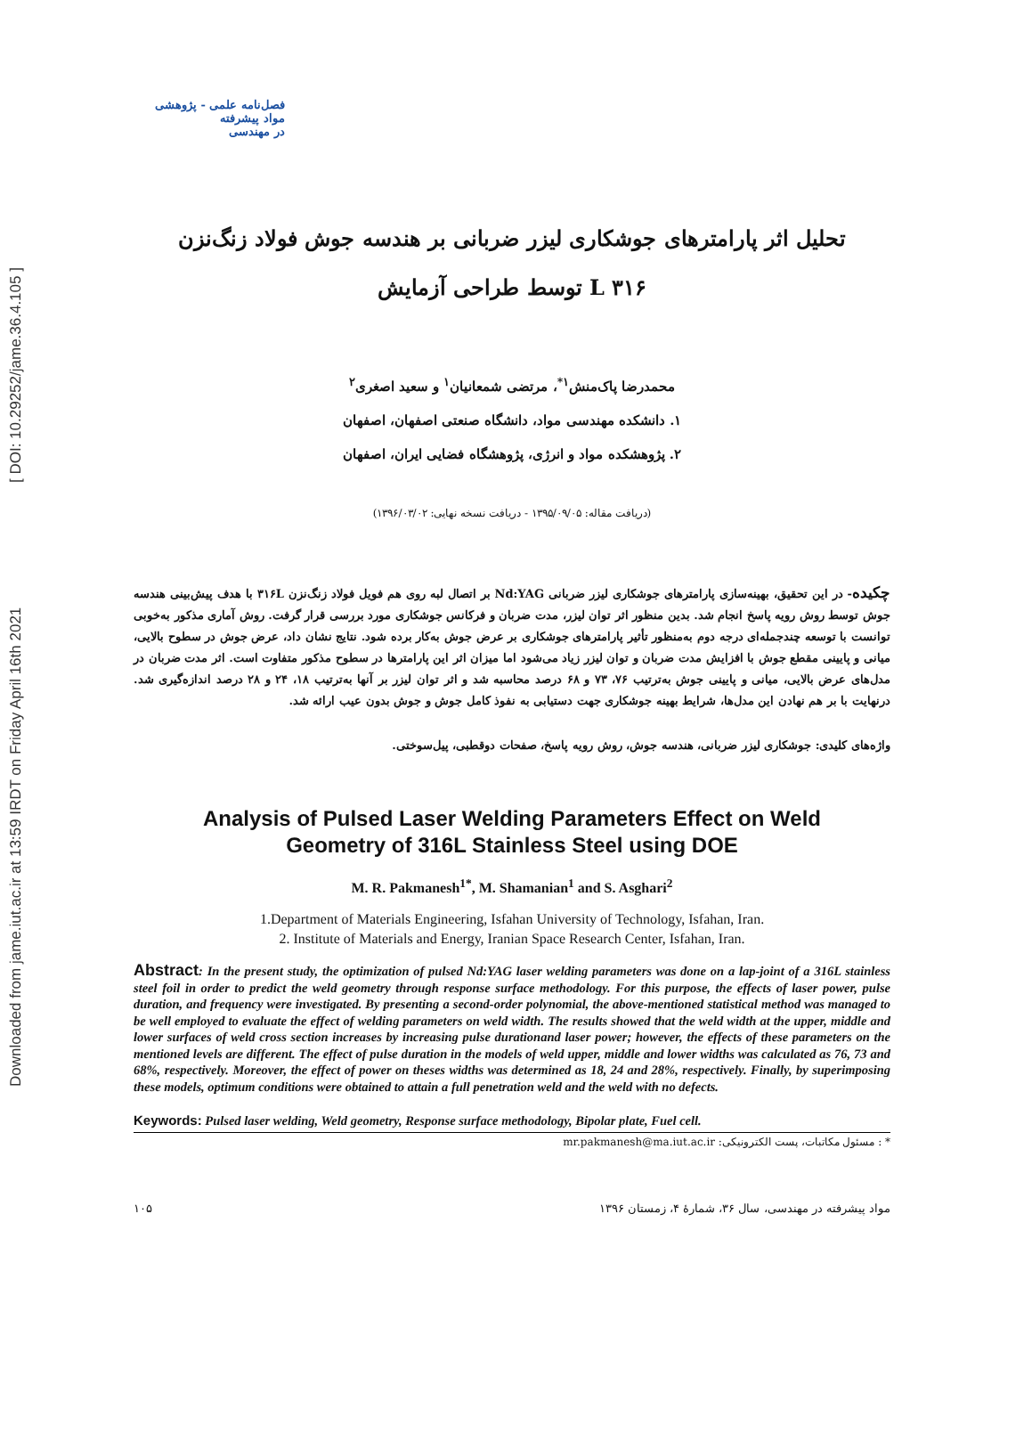Downloaded from jame.iut.ac.ir at 13:59 IRDT on Friday April 16th 2021 [ DOI: 10.29252/jame.36.4.105 ]
فصل‌نامه علمی - پژوهشی
مواد پیشرفته
در مهندسی
تحلیل اثر پارامترهای جوشکاری لیزر ضربانی بر هندسه جوش فولاد زنگ‌نزن
L ۳۱۶ توسط طراحی آزمایش
محمدرضا پاک‌منش<sup>۱*</sup>، مرتضی شمعانیان<sup>۱</sup> و سعید اصغری<sup>۲</sup>
۱. دانشکده مهندسی مواد، دانشگاه صنعتی اصفهان، اصفهان
۲. پژوهشکده مواد و انرژی، پژوهشگاه فضایی ایران، اصفهان
(دریافت مقاله: ۱۳۹۵/۰۹/۰۵ - دریافت نسخه نهایی: ۱۳۹۶/۰۳/۰۲)
چکیده- در این تحقیق، بهینه‌سازی پارامترهای جوشکاری لیزر ضربانی Nd:YAG بر اتصال لبه روی هم فویل فولاد زنگ‌نزن ۳۱۶L با هدف پیش‌بینی هندسه جوش توسط روش رویه پاسخ انجام شد. بدین منظور اثر توان لیزر، مدت ضربان و فرکانس جوشکاری مورد بررسی قرار گرفت. روش آماری مذکور به‌خوبی توانست با توسعه چندجمله‌ای درجه دوم به‌منظور تأثیر پارامترهای جوشکاری بر عرض جوش به‌کار برده شود. نتایج نشان داد، عرض جوش در سطوح بالایی، میانی و پایینی مقطع جوش با افزایش مدت ضربان و توان لیزر زیاد می‌شود اما میزان اثر این پارامترها در سطوح مذکور متفاوت است. اثر مدت ضربان در مدل‌های عرض بالایی، میانی و پایینی جوش به‌ترتیب ۷۶، ۷۳ و ۶۸ درصد محاسبه شد و اثر توان لیزر بر آنها به‌ترتیب ۱۸، ۲۴ و ۲۸ درصد اندازه‌گیری شد. درنهایت با بر هم نهادن این مدل‌ها، شرایط بهینه جوشکاری جهت دستیابی به نفوذ کامل جوش و جوش بدون عیب ارائه شد.
واژه‌های کلیدی: جوشکاری لیزر ضربانی، هندسه جوش، روش رویه پاسخ، صفحات دوقطبی، پیل‌سوختی.
Analysis of Pulsed Laser Welding Parameters Effect on Weld
Geometry of 316L Stainless Steel using DOE
M. R. Pakmanesh<sup>1*</sup>, M. Shamanian<sup>1</sup> and S. Asghari<sup>2</sup>
1.Department of Materials Engineering, Isfahan University of Technology, Isfahan, Iran.
2. Institute of Materials and Energy, Iranian Space Research Center, Isfahan, Iran.
Abstract: In the present study, the optimization of pulsed Nd:YAG laser welding parameters was done on a lap-joint of a 316L stainless steel foil in order to predict the weld geometry through response surface methodology. For this purpose, the effects of laser power, pulse duration, and frequency were investigated. By presenting a second-order polynomial, the above-mentioned statistical method was managed to be well employed to evaluate the effect of welding parameters on weld width. The results showed that the weld width at the upper, middle and lower surfaces of weld cross section increases by increasing pulse durationand laser power; however, the effects of these parameters on the mentioned levels are different. The effect of pulse duration in the models of weld upper, middle and lower widths was calculated as 76, 73 and 68%, respectively. Moreover, the effect of power on theses widths was determined as 18, 24 and 28%, respectively. Finally, by superimposing these models, optimum conditions were obtained to attain a full penetration weld and the weld with no defects.
Keywords: Pulsed laser welding, Weld geometry, Response surface methodology, Bipolar plate, Fuel cell.
* : مسئول مکاتبات، پست الکترونیکی: mr.pakmanesh@ma.iut.ac.ir
مواد پیشرفته در مهندسی، سال ۳۶، شمارۀ ۴، زمستان ۱۳۹۶ ۱۰۵